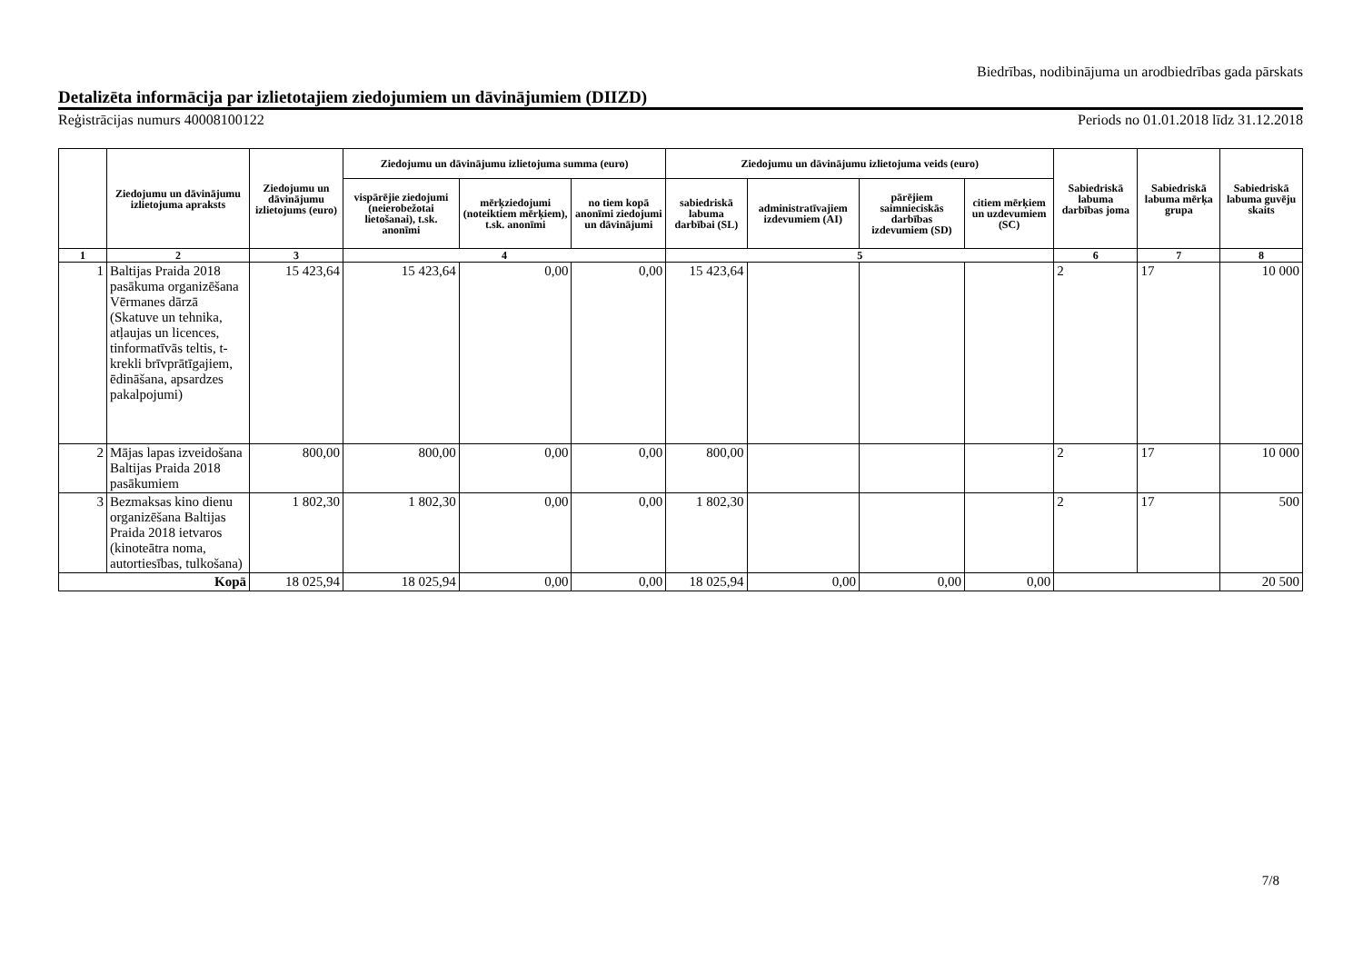Biedrības, nodibinājuma un arodbiedrības gada pārskats
Detalizēta informācija par izlietotajiem ziedojumiem un dāvinājumiem (DIIZD)
Reģistrācijas numurs 40008100122 Periods no 01.01.2018 līdz 31.12.2018
| | Ziedojumu un dāvinājumu izlietojuma apraksts | Ziedojumu un dāvinājumu izlietojums (euro) | Ziedojumu un dāvinājumu izlietojuma summa (euro) | | | Ziedojumu un dāvinājumu izlietojuma veids (euro) | | | | Sabiedriskā labuma darbības joma | Sabiedriskā labuma mērķa grupa | Sabiedriskā labuma guvēju skaits |
| --- | --- | --- | --- | --- | --- | --- | --- | --- | --- | --- | --- | --- |
| | | | vispārējie ziedojumi (neierobežotai lietošanai), t.sk. anonīmi | mērķziedojumi (noteiktiem mērķiem), t.sk. anonīmi | no tiem kopā anonīmi ziedojumi un dāvinājumi | sabiedriskā labuma darbībai (SL) | administratīvajiem izdevumiem (AI) | pārējiem saimnieciskās darbības izdevumiem (SD) | citiem mērķiem un uzdevumiem (SC) | | | |
| 1 | 2 | 3 | 4 | | | 5 | | | | 6 | 7 | 8 |
| 1 | Baltijas Praida 2018 pasākuma organizēšana Vērmanes dārzā (Skatuve un tehnika, atļaujas un licences, tinformatīvās teltis, t-krekli brīvprātīgajiem, ēdināšana, apsardzes pakalpojumi) | 15 423,64 | 15 423,64 | 0,00 | 0,00 | 15 423,64 | | | | 2 | 17 | 10 000 |
| 2 | Mājas lapas izveidošana Baltijas Praida 2018 pasākumiem | 800,00 | 800,00 | 0,00 | 0,00 | 800,00 | | | | 2 | 17 | 10 000 |
| 3 | Bezmaksas kino dienu organizēšana Baltijas Praida 2018 ietvaros (kinoteātra noma, autortiesības, tulkošana) | 1 802,30 | 1 802,30 | 0,00 | 0,00 | 1 802,30 | | | | 2 | 17 | 500 |
| Kopā | | 18 025,94 | 18 025,94 | 0,00 | 0,00 | 18 025,94 | 0,00 | 0,00 | 0,00 | | | 20 500 |
7/8